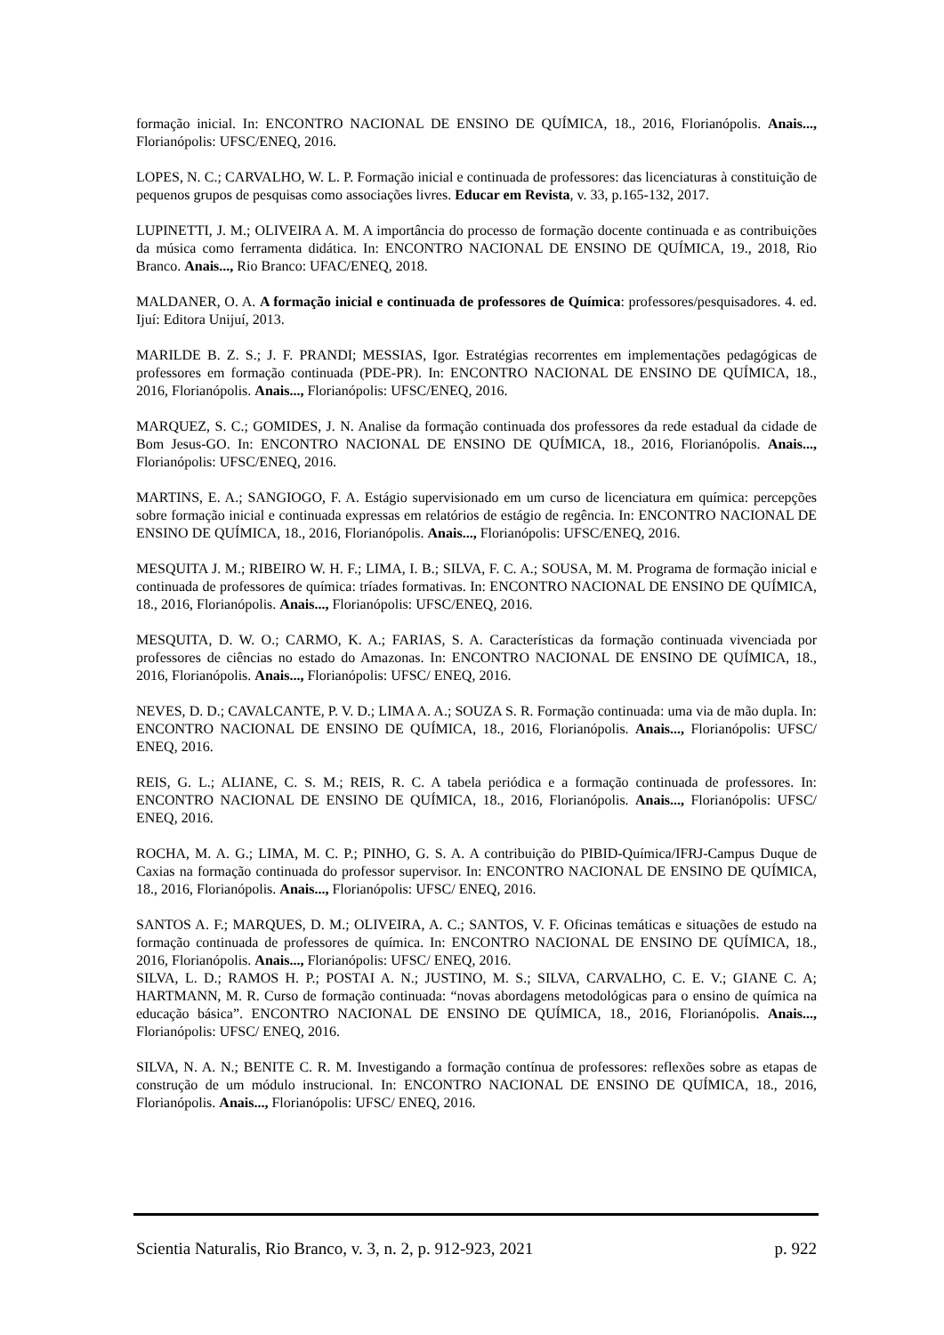formação inicial. In: ENCONTRO NACIONAL DE ENSINO DE QUÍMICA, 18., 2016, Florianópolis. Anais..., Florianópolis: UFSC/ENEQ, 2016.
LOPES, N. C.; CARVALHO, W. L. P. Formação inicial e continuada de professores: das licenciaturas à constituição de pequenos grupos de pesquisas como associações livres. Educar em Revista, v. 33, p.165-132, 2017.
LUPINETTI, J. M.; OLIVEIRA A. M. A importância do processo de formação docente continuada e as contribuições da música como ferramenta didática. In: ENCONTRO NACIONAL DE ENSINO DE QUÍMICA, 19., 2018, Rio Branco. Anais..., Rio Branco: UFAC/ENEQ, 2018.
MALDANER, O. A. A formação inicial e continuada de professores de Química: professores/pesquisadores. 4. ed. Ijuí: Editora Unijuí, 2013.
MARILDE B. Z. S.; J. F. PRANDI; MESSIAS, Igor. Estratégias recorrentes em implementações pedagógicas de professores em formação continuada (PDE-PR). In: ENCONTRO NACIONAL DE ENSINO DE QUÍMICA, 18., 2016, Florianópolis. Anais..., Florianópolis: UFSC/ENEQ, 2016.
MARQUEZ, S. C.; GOMIDES, J. N. Analise da formação continuada dos professores da rede estadual da cidade de Bom Jesus-GO. In: ENCONTRO NACIONAL DE ENSINO DE QUÍMICA, 18., 2016, Florianópolis. Anais..., Florianópolis: UFSC/ENEQ, 2016.
MARTINS, E. A.; SANGIOGO, F. A. Estágio supervisionado em um curso de licenciatura em química: percepções sobre formação inicial e continuada expressas em relatórios de estágio de regência. In: ENCONTRO NACIONAL DE ENSINO DE QUÍMICA, 18., 2016, Florianópolis. Anais..., Florianópolis: UFSC/ENEQ, 2016.
MESQUITA J. M.; RIBEIRO W. H. F.; LIMA, I. B.; SILVA, F. C. A.; SOUSA, M. M. Programa de formação inicial e continuada de professores de química: tríades formativas. In: ENCONTRO NACIONAL DE ENSINO DE QUÍMICA, 18., 2016, Florianópolis. Anais..., Florianópolis: UFSC/ENEQ, 2016.
MESQUITA, D. W. O.; CARMO, K. A.; FARIAS, S. A. Características da formação continuada vivenciada por professores de ciências no estado do Amazonas. In: ENCONTRO NACIONAL DE ENSINO DE QUÍMICA, 18., 2016, Florianópolis. Anais..., Florianópolis: UFSC/ ENEQ, 2016.
NEVES, D. D.; CAVALCANTE, P. V. D.; LIMA A. A.; SOUZA S. R. Formação continuada: uma via de mão dupla. In: ENCONTRO NACIONAL DE ENSINO DE QUÍMICA, 18., 2016, Florianópolis. Anais..., Florianópolis: UFSC/ ENEQ, 2016.
REIS, G. L.; ALIANE, C. S. M.; REIS, R. C. A tabela periódica e a formação continuada de professores. In: ENCONTRO NACIONAL DE ENSINO DE QUÍMICA, 18., 2016, Florianópolis. Anais..., Florianópolis: UFSC/ ENEQ, 2016.
ROCHA, M. A. G.; LIMA, M. C. P.; PINHO, G. S. A. A contribuição do PIBID-Química/IFRJ-Campus Duque de Caxias na formação continuada do professor supervisor. In: ENCONTRO NACIONAL DE ENSINO DE QUÍMICA, 18., 2016, Florianópolis. Anais..., Florianópolis: UFSC/ ENEQ, 2016.
SANTOS A. F.; MARQUES, D. M.; OLIVEIRA, A. C.; SANTOS, V. F. Oficinas temáticas e situações de estudo na formação continuada de professores de química. In: ENCONTRO NACIONAL DE ENSINO DE QUÍMICA, 18., 2016, Florianópolis. Anais..., Florianópolis: UFSC/ ENEQ, 2016.
SILVA, L. D.; RAMOS H. P.; POSTAI A. N.; JUSTINO, M. S.; SILVA, CARVALHO, C. E. V.; GIANE C. A; HARTMANN, M. R. Curso de formação continuada: “novas abordagens metodológicas para o ensino de química na educação básica”. ENCONTRO NACIONAL DE ENSINO DE QUÍMICA, 18., 2016, Florianópolis. Anais..., Florianópolis: UFSC/ ENEQ, 2016.
SILVA, N. A. N.; BENITE C. R. M. Investigando a formação contínua de professores: reflexões sobre as etapas de construção de um módulo instrucional. In: ENCONTRO NACIONAL DE ENSINO DE QUÍMICA, 18., 2016, Florianópolis. Anais..., Florianópolis: UFSC/ ENEQ, 2016.
Scientia Naturalis, Rio Branco, v. 3, n. 2, p. 912-923, 2021 p. 922